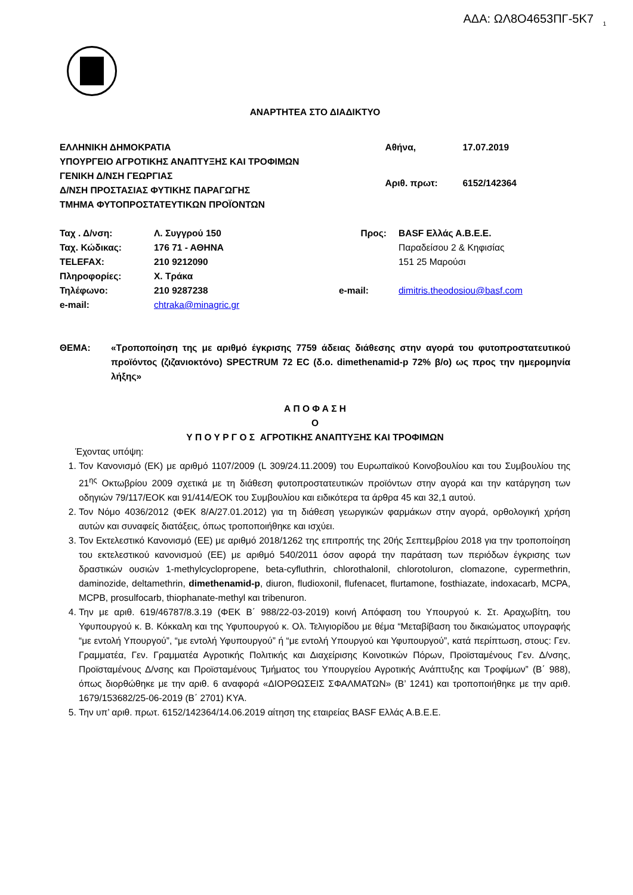ΑΔΑ: ΩΛ8Ο4653ΠΓ-5Κ7 <sub>1</sub>
ΑΝΑΡΤΗΤΕΑ ΣΤΟ ΔΙΑΔΙΚΤΥΟ
ΕΛΛΗΝΙΚΗ ΔΗΜΟΚΡΑΤΙΑ
ΥΠΟΥΡΓΕΙΟ ΑΓΡΟΤΙΚΗΣ ΑΝΑΠΤΥΞΗΣ ΚΑΙ ΤΡΟΦΙΜΩΝ
ΓΕΝΙΚΗ Δ/ΝΣΗ ΓΕΩΡΓΙΑΣ
Δ/ΝΣΗ ΠΡΟΣΤΑΣΙΑΣ ΦΥΤΙΚΗΣ ΠΑΡΑΓΩΓΗΣ
ΤΜΗΜΑ ΦΥΤΟΠΡΟΣΤΑΤΕΥΤΙΚΩΝ ΠΡΟΪΟΝΤΩΝ
| Αθήνα, | 17.07.2019 |
| Αριθ. πρωτ: | 6152/142364 |
| Ταχ . Δ/νση: | Λ. Συγγρού 150 | Προς: | BASF Ελλάς Α.Β.Ε.Ε. |
| Ταχ. Κώδικας: | 176 71 - ΑΘΗΝΑ | | Παραδείσου 2 & Κηφισίας |
| TELEFAX: | 210 9212090 | | 151 25 Μαρούσι |
| Πληροφορίες: | Χ. Τράκα | | |
| Τηλέφωνο: | 210 9287238 | e-mail: | dimitris.theodosiou@basf.com |
| e-mail: | chtraka@minagric.gr | | |
ΘΕΜΑ: «Τροποποίηση της με αριθμό έγκρισης 7759 άδειας διάθεσης στην αγορά του φυτοπροστατευτικού προϊόντος (ζιζανιοκτόνο) SPECTRUM 72 EC (δ.ο. dimethenamid-p 72% β/ο) ως προς την ημερομηνία λήξης»
Α Π Ο Φ Α Σ Η
Ο
Υ Π Ο Υ Ρ Γ Ο Σ ΑΓΡΟΤΙΚΗΣ ΑΝΑΠΤΥΞΗΣ ΚΑΙ ΤΡΟΦΙΜΩΝ
Έχοντας υπόψη:
1. Τον Κανονισμό (ΕΚ) με αριθμό 1107/2009 (L 309/24.11.2009) του Ευρωπαϊκού Κοινοβουλίου και του Συμβουλίου της 21<sup>ης</sup> Οκτωβρίου 2009 σχετικά με τη διάθεση φυτοπροστατευτικών προϊόντων στην αγορά και την κατάργηση των οδηγιών 79/117/ΕΟΚ και 91/414/ΕΟΚ του Συμβουλίου και ειδικότερα τα άρθρα 45 και 32,1 αυτού.
2. Τον Νόμο 4036/2012 (ΦΕΚ 8/Α/27.01.2012) για τη διάθεση γεωργικών φαρμάκων στην αγορά, ορθολογική χρήση αυτών και συναφείς διατάξεις, όπως τροποποιήθηκε και ισχύει.
3. Τον Εκτελεστικό Κανονισμό (ΕΕ) με αριθμό 2018/1262 της επιτροπής της 20ής Σεπτεμβρίου 2018 για την τροποποίηση του εκτελεστικού κανονισμού (ΕΕ) με αριθμό 540/2011 όσον αφορά την παράταση των περιόδων έγκρισης των δραστικών ουσιών 1-methylcyclopropene, beta-cyfluthrin, chlorothalonil, chlorotoluron, clomazone, cypermethrin, daminozide, deltamethrin, dimethenamid-p, diuron, fludioxonil, flufenacet, flurtamone, fosthiazate, indoxacarb, MCPA, MCPB, prosulfocarb, thiophanate-methyl και tribenuron.
4. Την με αριθ. 619/46787/8.3.19 (ΦΕΚ Β΄ 988/22-03-2019) κοινή Απόφαση του Υπουργού κ. Στ. Αραχωβίτη, του Υφυπουργού κ. Β. Κόκκαλη και της Υφυπουργού κ. Ολ. Τελιγιορίδου με θέμα “Μεταβίβαση του δικαιώματος υπογραφής “με εντολή Υπουργού”, “με εντολή Υφυπουργού” ή “με εντολή Υπουργού και Υφυπουργού”, κατά περίπτωση, στους: Γεν. Γραμματέα, Γεν. Γραμματέα Αγροτικής Πολιτικής και Διαχείρισης Κοινοτικών Πόρων, Προϊσταμένους Γεν. Δ/νσης, Προϊσταμένους Δ/νσης και Προϊσταμένους Τμήματος του Υπουργείου Αγροτικής Ανάπτυξης και Τροφίμων” (Β΄ 988), όπως διορθώθηκε με την αριθ. 6 αναφορά «ΔΙΟΡΘΩΣΕΙΣ ΣΦΑΛΜΑΤΩΝ» (Β’ 1241) και τροποποιήθηκε με την αριθ. 1679/153682/25-06-2019 (Β΄ 2701) ΚΥΑ.
5. Την υπ’ αριθ. πρωτ. 6152/142364/14.06.2019 αίτηση της εταιρείας BASF Ελλάς Α.Β.Ε.Ε.